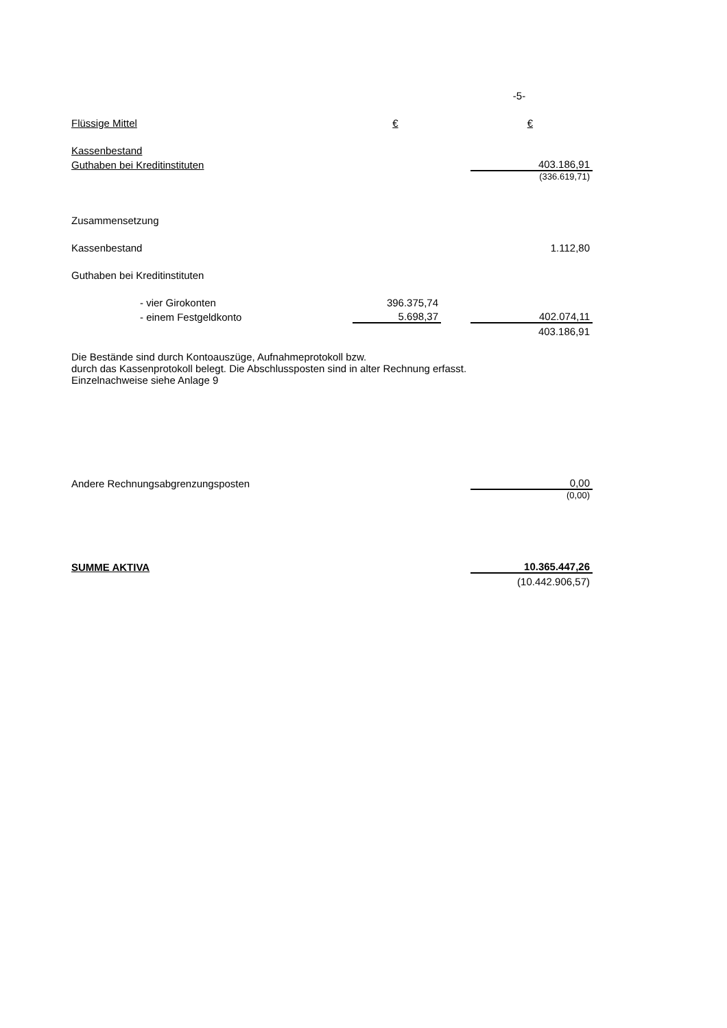| | | | -5- |
| Flüssige Mittel | € | | € |
| Kassenbestand | | | |
| Guthaben bei Kreditinstituten | | | 403.186,91 |
| | | | (336.619,71) |
| Zusammensetzung | | | |
| Kassenbestand | | | 1.112,80 |
| Guthaben bei Kreditinstituten | | | |
| - vier Girokonten | 396.375,74 | | |
| - einem Festgeldkonto | 5.698,37 | | 402.074,11 |
| | | | 403.186,91 |
| Die Bestände sind durch Kontoauszüge, Aufnahmeprotokoll bzw. durch das Kassenprotokoll belegt. Die Abschlussposten sind in alter Rechnung erfasst. Einzelnachweise siehe Anlage 9 | | | |
| Andere Rechnungsabgrenzungsposten | | | 0,00 |
| | | | (0,00) |
| SUMME AKTIVA | | | 10.365.447,26 |
| | | | (10.442.906,57) |